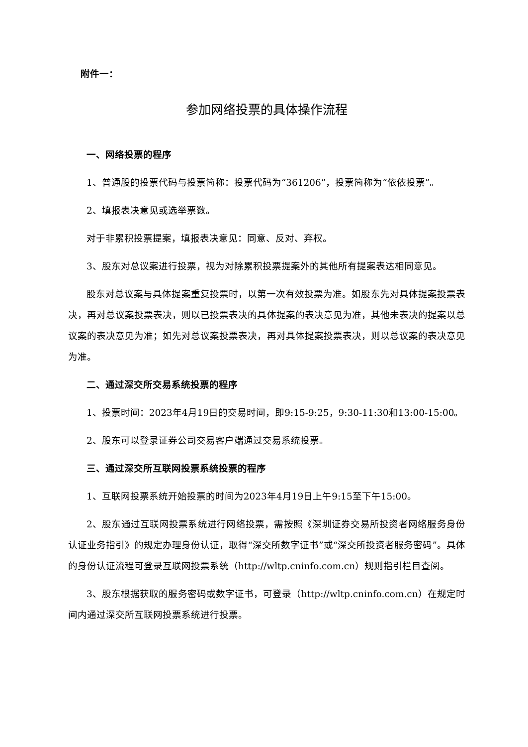附件一：
参加网络投票的具体操作流程
一、网络投票的程序
1、普通股的投票代码与投票简称：投票代码为“361206”，投票简称为“依依投票”。
2、填报表决意见或选举票数。
对于非累积投票提案，填报表决意见：同意、反对、弃权。
3、股东对总议案进行投票，视为对除累积投票提案外的其他所有提案表达相同意见。
股东对总议案与具体提案重复投票时，以第一次有效投票为准。如股东先对具体提案投票表决，再对总议案投票表决，则以已投票表决的具体提案的表决意见为准，其他未表决的提案以总议案的表决意见为准；如先对总议案投票表决，再对具体提案投票表决，则以总议案的表决意见为准。
二、通过深交所交易系统投票的程序
1、投票时间：2023年4月19日的交易时间，即9:15-9:25，9:30-11:30和13:00-15:00。
2、股东可以登录证券公司交易客户端通过交易系统投票。
三、通过深交所互联网投票系统投票的程序
1、互联网投票系统开始投票的时间为2023年4月19日上午9:15至下午15:00。
2、股东通过互联网投票系统进行网络投票，需按照《深圳证券交易所投资者网络服务身份认证业务指引》的规定办理身份认证，取得“深交所数字证书”或“深交所投资者服务密码”。具体的身份认证流程可登录互联网投票系统（http://wltp.cninfo.com.cn）规则指引栏目查阅。
3、股东根据获取的服务密码或数字证书，可登录（http://wltp.cninfo.com.cn）在规定时间内通过深交所互联网投票系统进行投票。